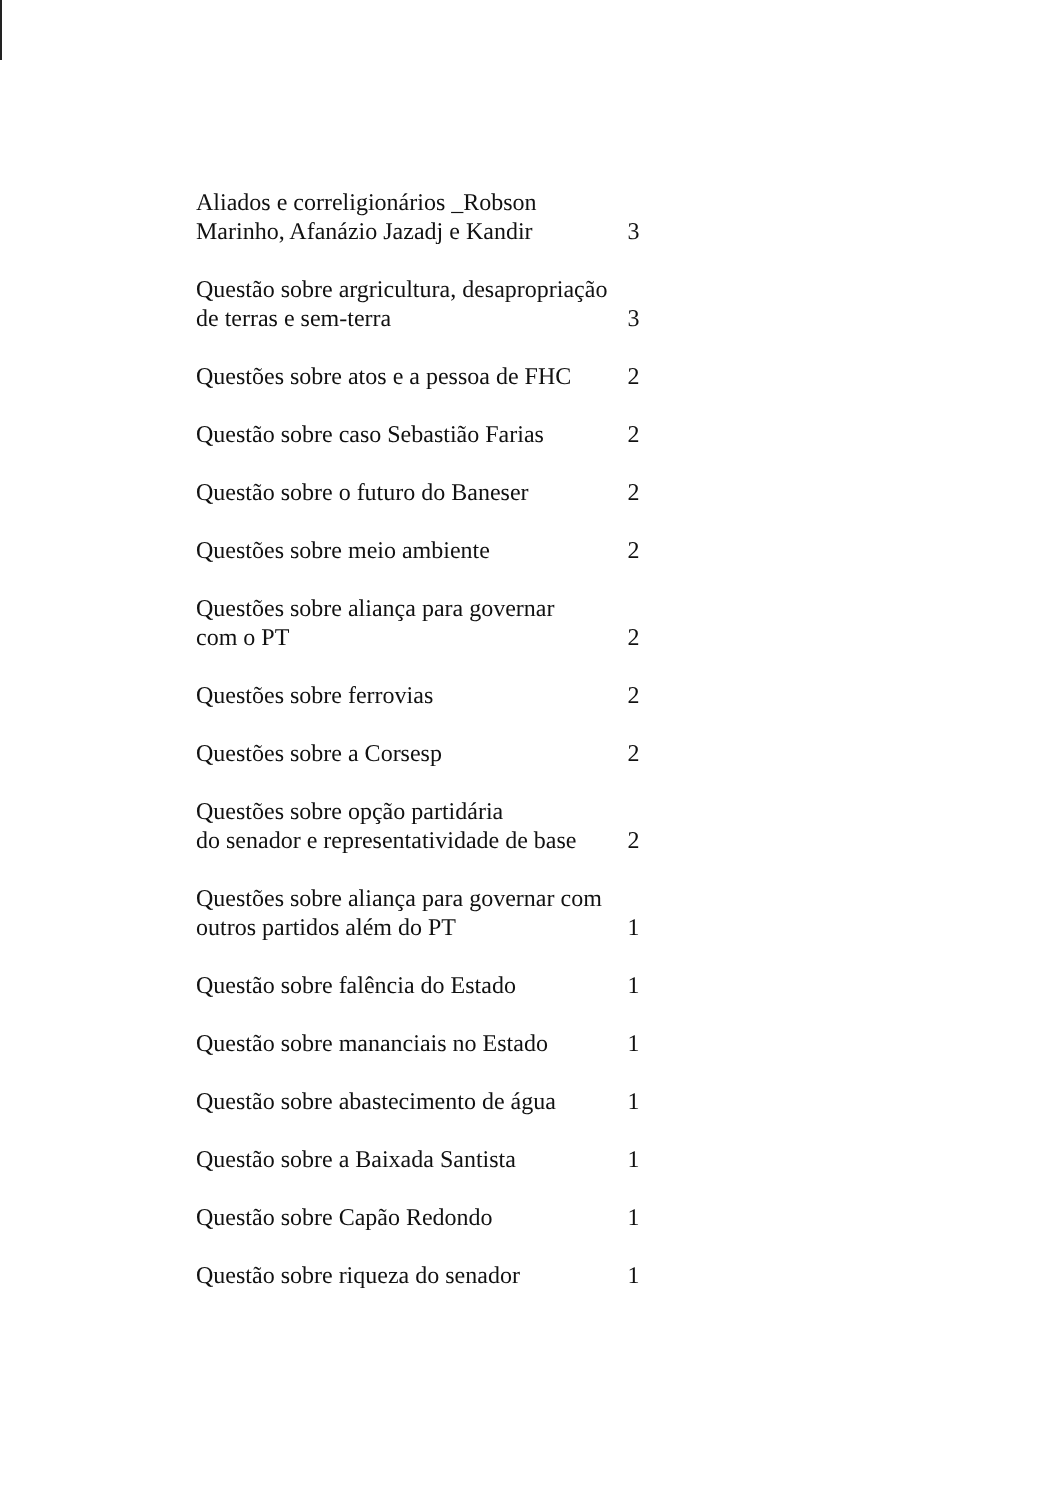| Aliados e correligionários _Robson Marinho, Afanázio Jazadj e Kandir | 3 |
| Questão sobre argricultura, desapropriação de terras e sem-terra | 3 |
| Questões sobre atos e a pessoa de FHC | 2 |
| Questão sobre caso Sebastião Farias | 2 |
| Questão sobre o futuro do Baneser | 2 |
| Questões sobre meio ambiente | 2 |
| Questões sobre aliança para governar com o PT | 2 |
| Questões sobre ferrovias | 2 |
| Questões sobre a Corsesp | 2 |
| Questões sobre opção partidária do senador e representatividade de base | 2 |
| Questões sobre aliança para governar com outros partidos além do PT | 1 |
| Questão sobre falência do Estado | 1 |
| Questão sobre mananciais no Estado | 1 |
| Questão sobre abastecimento de água | 1 |
| Questão sobre a Baixada Santista | 1 |
| Questão sobre Capão Redondo | 1 |
| Questão sobre riqueza do senador | 1 |